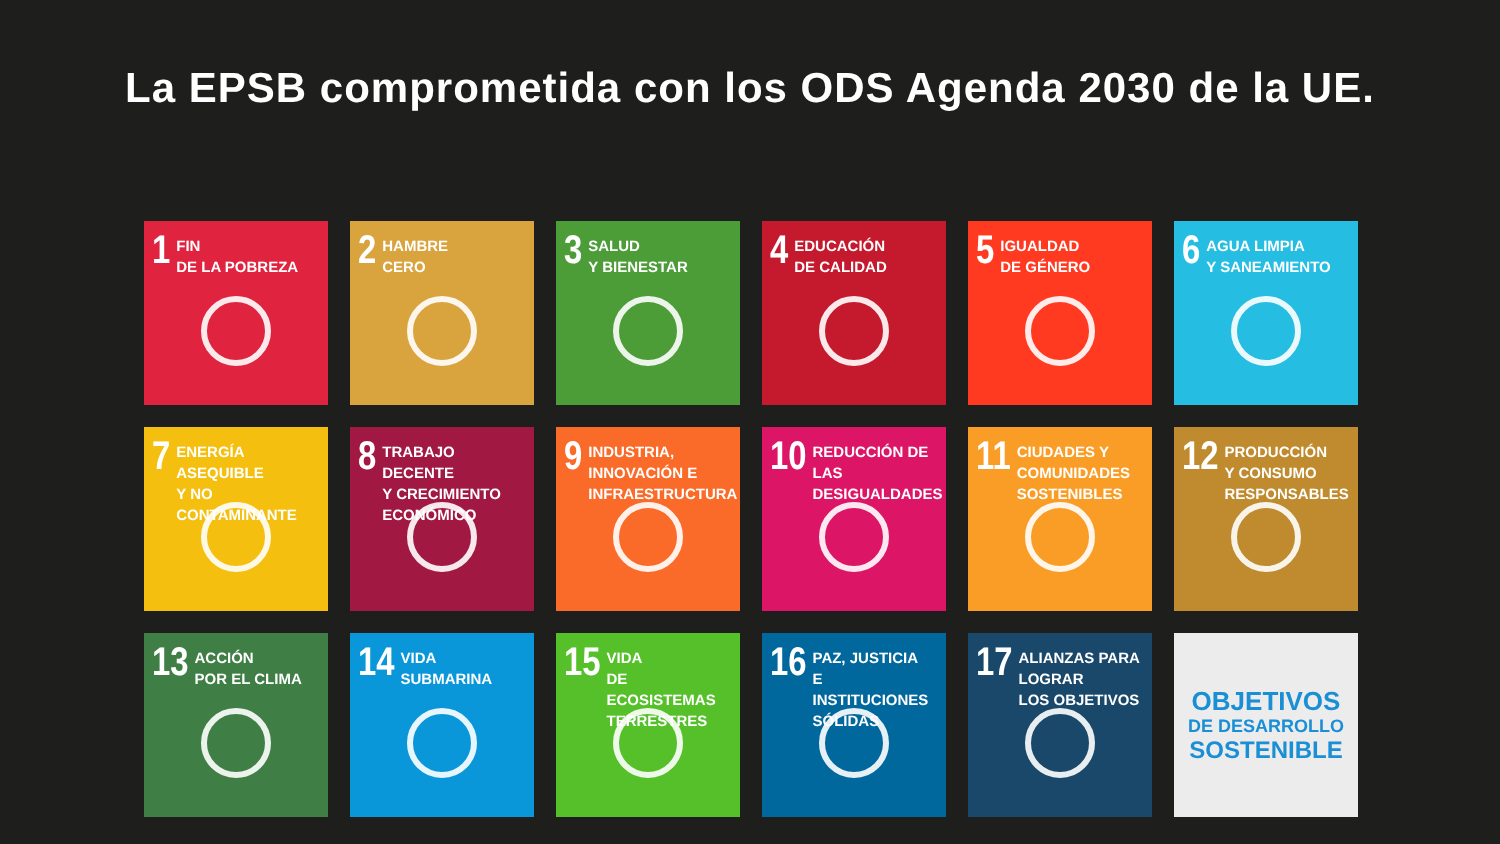La EPSB comprometida con los ODS Agenda 2030 de la UE.
1 FIN
DE LA POBREZA
2 HAMBRE
CERO
3 SALUD
Y BIENESTAR
4 EDUCACIÓN
DE CALIDAD
5 IGUALDAD
DE GÉNERO
6 AGUA LIMPIA
Y SANEAMIENTO
7 ENERGÍA ASEQUIBLE
Y NO CONTAMINANTE
8 TRABAJO DECENTE
Y CRECIMIENTO
ECONÓMICO
9 INDUSTRIA,
INNOVACIÓN E
INFRAESTRUCTURA
10 REDUCCIÓN DE LAS
DESIGUALDADES
11 CIUDADES Y
COMUNIDADES
SOSTENIBLES
12 PRODUCCIÓN
Y CONSUMO
RESPONSABLES
13 ACCIÓN
POR EL CLIMA
14 VIDA
SUBMARINA
15 VIDA
DE ECOSISTEMAS
TERRESTRES
16 PAZ, JUSTICIA
E INSTITUCIONES
SÓLIDAS
17 ALIANZAS PARA
LOGRAR
LOS OBJETIVOS
OBJETIVOS
DE DESARROLLO
SOSTENIBLE